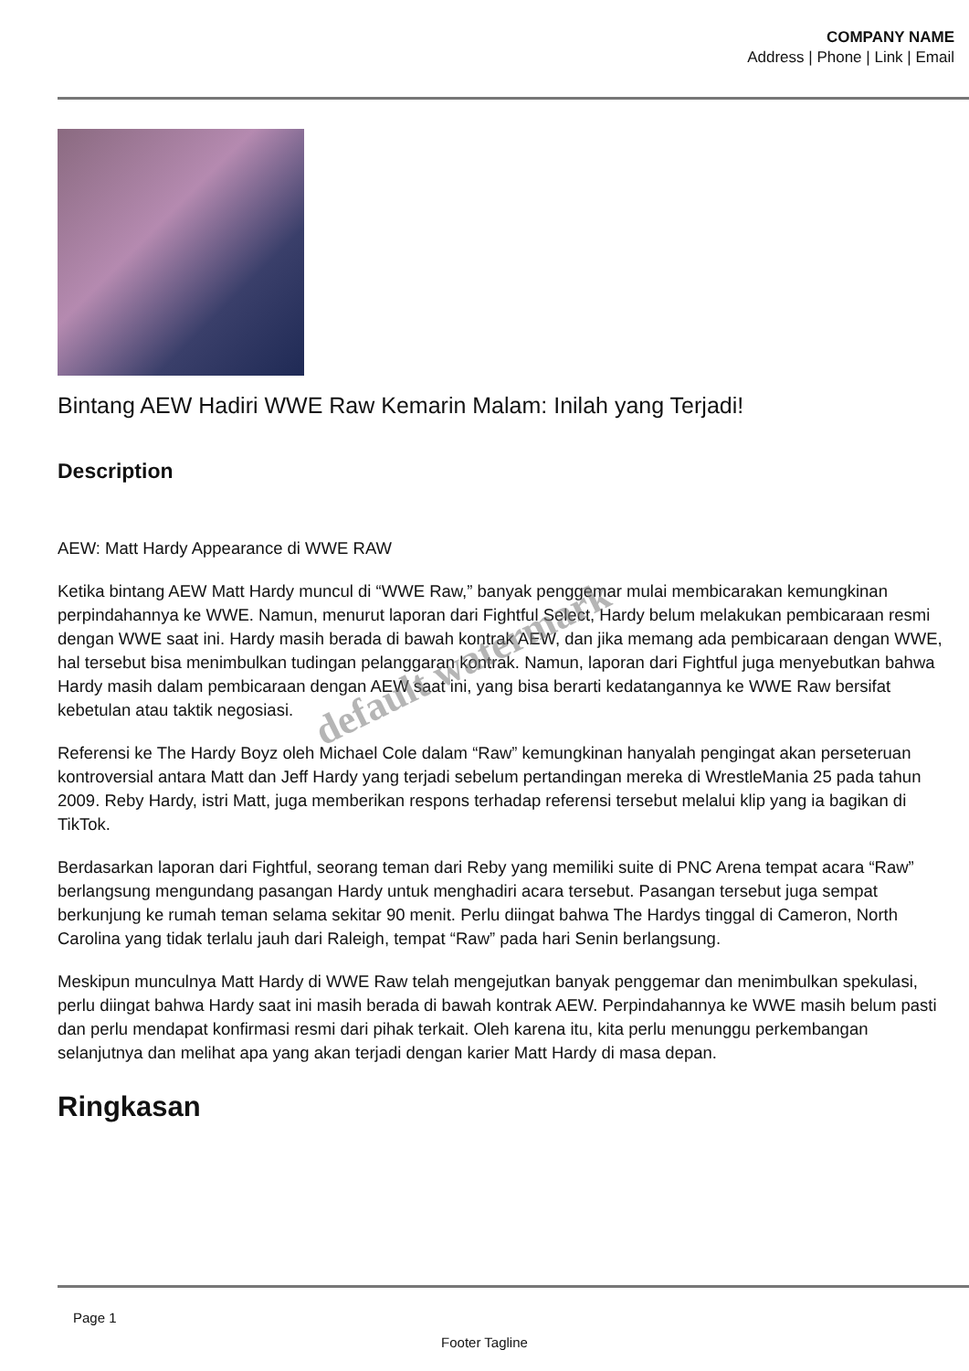COMPANY NAME
Address | Phone | Link | Email
Bintang AEW Hadiri WWE Raw Kemarin Malam: Inilah yang Terjadi!
Description
AEW: Matt Hardy Appearance di WWE RAW
Ketika bintang AEW Matt Hardy muncul di “WWE Raw,” banyak penggemar mulai membicarakan kemungkinan perpindahannya ke WWE. Namun, menurut laporan dari Fightful Select, Hardy belum melakukan pembicaraan resmi dengan WWE saat ini. Hardy masih berada di bawah kontrak AEW, dan jika memang ada pembicaraan dengan WWE, hal tersebut bisa menimbulkan tudingan pelanggaran kontrak. Namun, laporan dari Fightful juga menyebutkan bahwa Hardy masih dalam pembicaraan dengan AEW saat ini, yang bisa berarti kedatangannya ke WWE Raw bersifat kebetulan atau taktik negosiasi.
Referensi ke The Hardy Boyz oleh Michael Cole dalam “Raw” kemungkinan hanyalah pengingat akan perseteruan kontroversial antara Matt dan Jeff Hardy yang terjadi sebelum pertandingan mereka di WrestleMania 25 pada tahun 2009. Reby Hardy, istri Matt, juga memberikan respons terhadap referensi tersebut melalui klip yang ia bagikan di TikTok.
Berdasarkan laporan dari Fightful, seorang teman dari Reby yang memiliki suite di PNC Arena tempat acara “Raw” berlangsung mengundang pasangan Hardy untuk menghadiri acara tersebut. Pasangan tersebut juga sempat berkunjung ke rumah teman selama sekitar 90 menit. Perlu diingat bahwa The Hardys tinggal di Cameron, North Carolina yang tidak terlalu jauh dari Raleigh, tempat “Raw” pada hari Senin berlangsung.
Meskipun munculnya Matt Hardy di WWE Raw telah mengejutkan banyak penggemar dan menimbulkan spekulasi, perlu diingat bahwa Hardy saat ini masih berada di bawah kontrak AEW. Perpindahannya ke WWE masih belum pasti dan perlu mendapat konfirmasi resmi dari pihak terkait. Oleh karena itu, kita perlu menunggu perkembangan selanjutnya dan melihat apa yang akan terjadi dengan karier Matt Hardy di masa depan.
Ringkasan
default watermark
Page 1
Footer Tagline